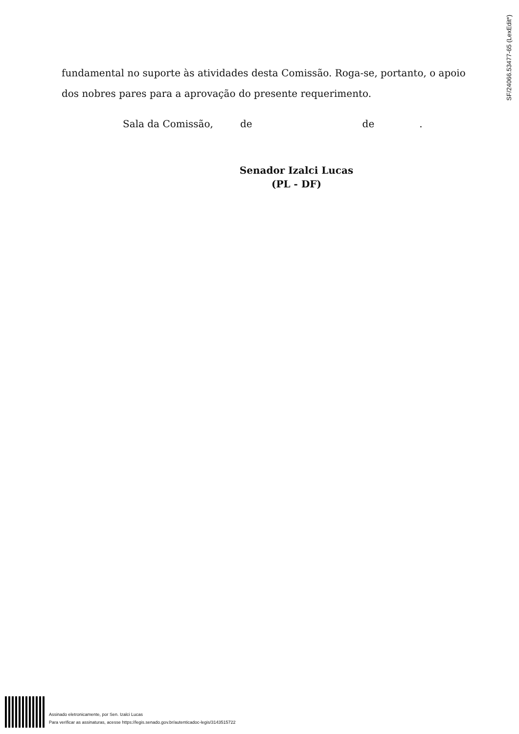SF/24066.53477-65 (LexEdit*)
fundamental no suporte às atividades desta Comissão. Roga-se, portanto, o apoio dos nobres pares para a aprovação do presente requerimento.
Sala da Comissão, de de.
Senador Izalci Lucas
(PL - DF)
Assinado eletronicamente, por Sen. Izalci Lucas
Para verificar as assinaturas, acesse https://legis.senado.gov.br/autenticadoc-legis/3143515722